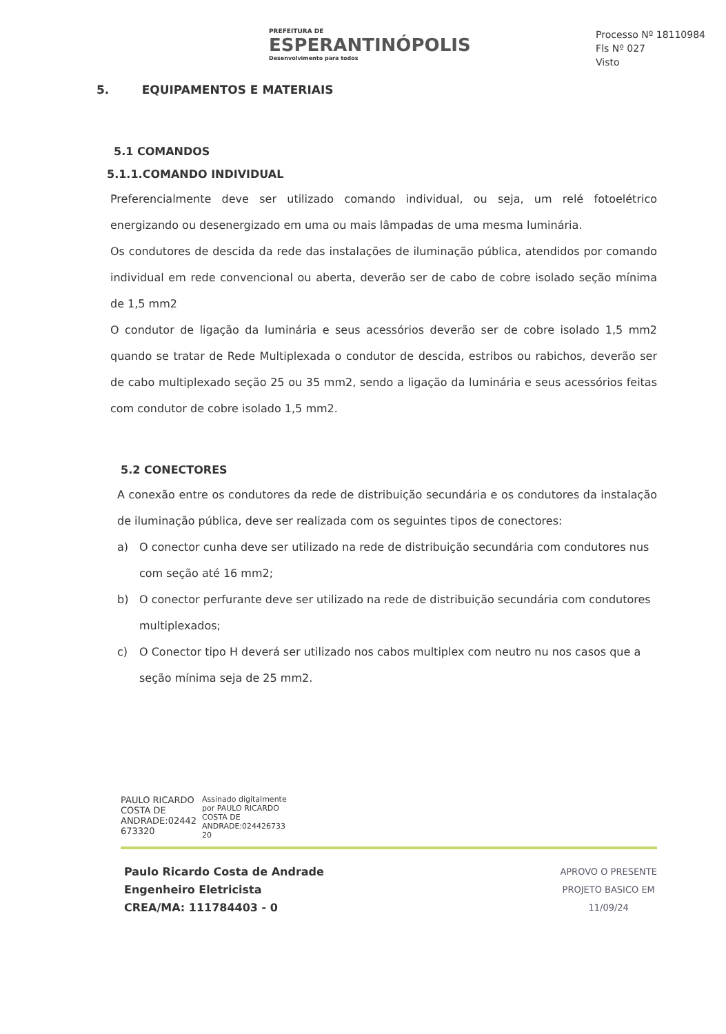PREFEITURA DE
ESPERANTINÓPOLIS
Desenvolvimento para todos
Processo Nº 18110984
Fls Nº 027
Visto
5. EQUIPAMENTOS E MATERIAIS
5.1 COMANDOS
5.1.1.COMANDO INDIVIDUAL
Preferencialmente deve ser utilizado comando individual, ou seja, um relé fotoelétrico energizando ou desenergizado em uma ou mais lâmpadas de uma mesma luminária.
Os condutores de descida da rede das instalações de iluminação pública, atendidos por comando individual em rede convencional ou aberta, deverão ser de cabo de cobre isolado seção mínima de 1,5 mm2
O condutor de ligação da luminária e seus acessórios deverão ser de cobre isolado 1,5 mm2 quando se tratar de Rede Multiplexada o condutor de descida, estribos ou rabichos, deverão ser de cabo multiplexado seção 25 ou 35 mm2, sendo a ligação da luminária e seus acessórios feitas com condutor de cobre isolado 1,5 mm2.
5.2 CONECTORES
A conexão entre os condutores da rede de distribuição secundária e os condutores da instalação de iluminação pública, deve ser realizada com os seguintes tipos de conectores:
a) O conector cunha deve ser utilizado na rede de distribuição secundária com condutores nus com seção até 16 mm2;
b) O conector perfurante deve ser utilizado na rede de distribuição secundária com condutores multiplexados;
c) O Conector tipo H deverá ser utilizado nos cabos multiplex com neutro nu nos casos que a seção mínima seja de 25 mm2.
PAULO RICARDO
COSTA DE
ANDRADE:02442
673320
Assinado digitalmente
por PAULO RICARDO
COSTA DE
ANDRADE:024426733
20
Paulo Ricardo Costa de Andrade
Engenheiro Eletricista
CREA/MA: 111784403 - 0
APROVO O PRESENTE
PROJETO BASICO EM
11/09/24